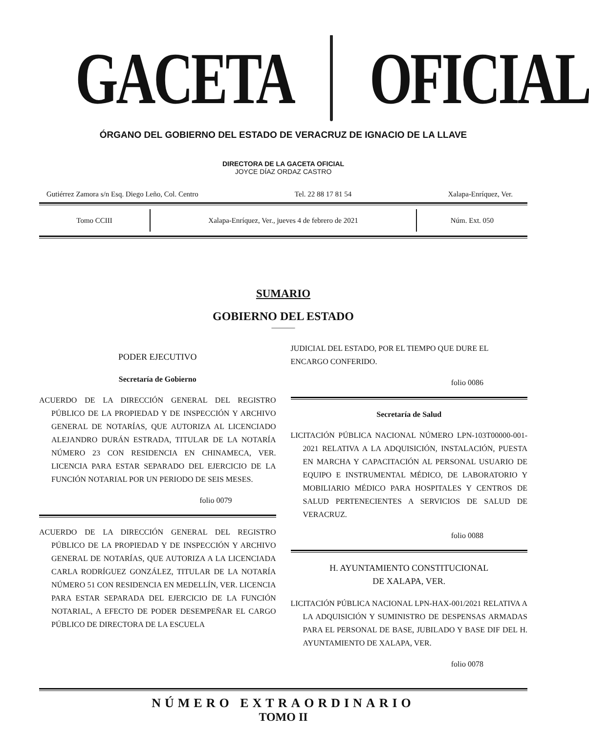GACETA OFICIAL
ÓRGANO DEL GOBIERNO DEL ESTADO DE VERACRUZ DE IGNACIO DE LA LLAVE
DIRECTORA DE LA GACETA OFICIAL
JOYCE DÍAZ ORDAZ CASTRO
Gutiérrez Zamora s/n Esq. Diego Leño, Col. Centro Tel. 22 88 17 81 54 Xalapa-Enríquez, Ver.
Tomo CCIII
Xalapa-Enríquez, Ver., jueves 4 de febrero de 2021
Núm. Ext. 050
SUMARIO
GOBIERNO DEL ESTADO
———
PODER EJECUTIVO
Secretaría de Gobierno
ACUERDO DE LA DIRECCIÓN GENERAL DEL REGISTRO PÚBLICO DE LA PROPIEDAD Y DE INSPECCIÓN Y ARCHIVO GENERAL DE NOTARÍAS, QUE AUTORIZA AL LICENCIADO ALEJANDRO DURÁN ESTRADA, TITULAR DE LA NOTARÍA NÚMERO 23 CON RESIDENCIA EN CHINAMECA, VER. LICENCIA PARA ESTAR SEPARADO DEL EJERCICIO DE LA FUNCIÓN NOTARIAL POR UN PERIODO DE SEIS MESES.
folio 0079
ACUERDO DE LA DIRECCIÓN GENERAL DEL REGISTRO PÚBLICO DE LA PROPIEDAD Y DE INSPECCIÓN Y ARCHIVO GENERAL DE NOTARÍAS, QUE AUTORIZA A LA LICENCIADA CARLA RODRÍGUEZ GONZÁLEZ, TITULAR DE LA NOTARÍA NÚMERO 51 CON RESIDENCIA EN MEDELLÍN, VER. LICENCIA PARA ESTAR SEPARADA DEL EJERCICIO DE LA FUNCIÓN NOTARIAL, A EFECTO DE PODER DESEMPEÑAR EL CARGO PÚBLICO DE DIRECTORA DE LA ESCUELA
JUDICIAL DEL ESTADO, POR EL TIEMPO QUE DURE EL ENCARGO CONFERIDO.
folio 0086
Secretaría de Salud
LICITACIÓN PÚBLICA NACIONAL NÚMERO LPN-103T00000-001-2021 RELATIVA A LA ADQUISICIÓN, INSTALACIÓN, PUESTA EN MARCHA Y CAPACITACIÓN AL PERSONAL USUARIO DE EQUIPO E INSTRUMENTAL MÉDICO, DE LABORATORIO Y MOBILIARIO MÉDICO PARA HOSPITALES Y CENTROS DE SALUD PERTENECIENTES A SERVICIOS DE SALUD DE VERACRUZ.
folio 0088
H. AYUNTAMIENTO CONSTITUCIONAL
DE XALAPA, VER.
LICITACIÓN PÚBLICA NACIONAL LPN-HAX-001/2021 RELATIVA A LA ADQUISICIÓN Y SUMINISTRO DE DESPENSAS ARMADAS PARA EL PERSONAL DE BASE, JUBILADO Y BASE DIF DEL H. AYUNTAMIENTO DE XALAPA, VER.
folio 0078
NÚMERO EXTRAORDINARIO
TOMO II